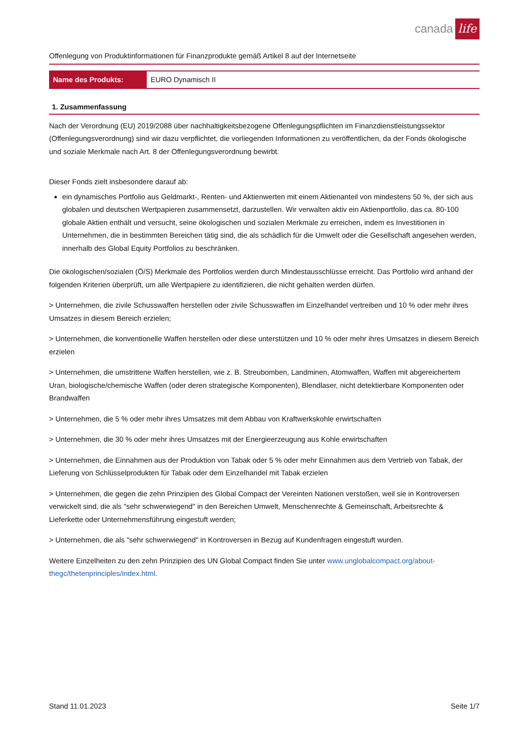canada life
Offenlegung von Produktinformationen für Finanzprodukte gemäß Artikel 8 auf der Internetseite
| Name des Produkts: | EURO Dynamisch II |
1. Zusammenfassung
Nach der Verordnung (EU) 2019/2088 über nachhaltigkeitsbezogene Offenlegungspflichten im Finanzdienstleistungssektor (Offenlegungsverordnung) sind wir dazu verpflichtet, die vorliegenden Informationen zu veröffentlichen, da der Fonds ökologische und soziale Merkmale nach Art. 8 der Offenlegungsverordnung bewirbt.
Dieser Fonds zielt insbesondere darauf ab:
ein dynamisches Portfolio aus Geldmarkt-, Renten- und Aktienwerten mit einem Aktienanteil von mindestens 50 %, der sich aus globalen und deutschen Wertpapieren zusammensetzt, darzustellen. Wir verwalten aktiv ein Aktienportfolio, das ca. 80-100 globale Aktien enthält und versucht, seine ökologischen und sozialen Merkmale zu erreichen, indem es Investitionen in Unternehmen, die in bestimmten Bereichen tätig sind, die als schädlich für die Umwelt oder die Gesellschaft angesehen werden, innerhalb des Global Equity Portfolios zu beschränken.
Die ökologischen/sozialen (Ö/S) Merkmale des Portfolios werden durch Mindestausschlüsse erreicht. Das Portfolio wird anhand der folgenden Kriterien überprüft, um alle Wertpapiere zu identifizieren, die nicht gehalten werden dürfen.
> Unternehmen, die zivile Schusswaffen herstellen oder zivile Schusswaffen im Einzelhandel vertreiben und 10 % oder mehr ihres Umsatzes in diesem Bereich erzielen;
> Unternehmen, die konventionelle Waffen herstellen oder diese unterstützen und 10 % oder mehr ihres Umsatzes in diesem Bereich erzielen
> Unternehmen, die umstrittene Waffen herstellen, wie z. B. Streubomben, Landminen, Atomwaffen, Waffen mit abgereichertem Uran, biologische/chemische Waffen (oder deren strategische Komponenten), Blendlaser, nicht detektierbare Komponenten oder Brandwaffen
> Unternehmen, die 5 % oder mehr ihres Umsatzes mit dem Abbau von Kraftwerkskohle erwirtschaften
> Unternehmen, die 30 % oder mehr ihres Umsatzes mit der Energieerzeugung aus Kohle erwirtschaften
> Unternehmen, die Einnahmen aus der Produktion von Tabak oder 5 % oder mehr Einnahmen aus dem Vertrieb von Tabak, der Lieferung von Schlüsselprodukten für Tabak oder dem Einzelhandel mit Tabak erzielen
> Unternehmen, die gegen die zehn Prinzipien des Global Compact der Vereinten Nationen verstoßen, weil sie in Kontroversen verwickelt sind, die als "sehr schwerwiegend" in den Bereichen Umwelt, Menschenrechte & Gemeinschaft, Arbeitsrechte & Lieferkette oder Unternehmensführung eingestuft werden;
> Unternehmen, die als "sehr schwerwiegend" in Kontroversen in Bezug auf Kundenfragen eingestuft wurden.
Weitere Einzelheiten zu den zehn Prinzipien des UN Global Compact finden Sie unter www.unglobalcompact.org/about-thegc/thetenprinciples/index.html.
Stand 11.01.2023 Seite 1/7